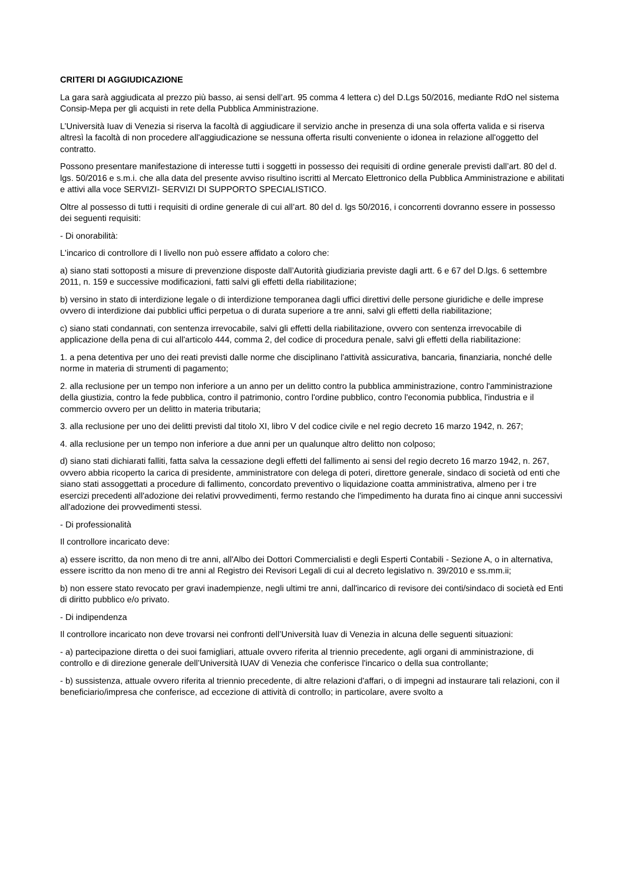CRITERI DI AGGIUDICAZIONE
La gara sarà aggiudicata al prezzo più basso, ai sensi dell’art. 95 comma 4 lettera c) del D.Lgs 50/2016, mediante RdO nel sistema Consip-Mepa per gli acquisti in rete della Pubblica Amministrazione.
L’Università Iuav di Venezia si riserva la facoltà di aggiudicare il servizio anche in presenza di una sola offerta valida e si riserva altresì la facoltà di non procedere all'aggiudicazione se nessuna offerta risulti conveniente o idonea in relazione all'oggetto del contratto.
Possono presentare manifestazione di interesse tutti i soggetti in possesso dei requisiti di ordine generale previsti dall’art. 80 del d. lgs. 50/2016 e s.m.i. che alla data del presente avviso risultino iscritti al Mercato Elettronico della Pubblica Amministrazione e abilitati e attivi alla voce SERVIZI- SERVIZI DI SUPPORTO SPECIALISTICO.
Oltre al possesso di tutti i requisiti di ordine generale di cui all’art. 80 del d. lgs 50/2016, i concorrenti dovranno essere in possesso dei seguenti requisiti:
- Di onorabilità:
L'incarico di controllore di I livello non può essere affidato a coloro che:
a) siano stati sottoposti a misure di prevenzione disposte dall’Autorità giudiziaria previste dagli artt. 6 e 67 del D.lgs. 6 settembre 2011, n. 159 e successive modificazioni, fatti salvi gli effetti della riabilitazione;
b) versino in stato di interdizione legale o di interdizione temporanea dagli uffici direttivi delle persone giuridiche e delle imprese ovvero di interdizione dai pubblici uffici perpetua o di durata superiore a tre anni, salvi gli effetti della riabilitazione;
c) siano stati condannati, con sentenza irrevocabile, salvi gli effetti della riabilitazione, ovvero con sentenza irrevocabile di applicazione della pena di cui all'articolo 444, comma 2, del codice di procedura penale, salvi gli effetti della riabilitazione:
1. a pena detentiva per uno dei reati previsti dalle norme che disciplinano l'attività assicurativa, bancaria, finanziaria, nonché delle norme in materia di strumenti di pagamento;
2. alla reclusione per un tempo non inferiore a un anno per un delitto contro la pubblica amministrazione, contro l'amministrazione della giustizia, contro la fede pubblica, contro il patrimonio, contro l'ordine pubblico, contro l'economia pubblica, l'industria e il commercio ovvero per un delitto in materia tributaria;
3. alla reclusione per uno dei delitti previsti dal titolo XI, libro V del codice civile e nel regio decreto 16 marzo 1942, n. 267;
4. alla reclusione per un tempo non inferiore a due anni per un qualunque altro delitto non colposo;
d) siano stati dichiarati falliti, fatta salva la cessazione degli effetti del fallimento ai sensi del regio decreto 16 marzo 1942, n. 267, ovvero abbia ricoperto la carica di presidente, amministratore con delega di poteri, direttore generale, sindaco di società od enti che siano stati assoggettati a procedure di fallimento, concordato preventivo o liquidazione coatta amministrativa, almeno per i tre esercizi precedenti all'adozione dei relativi provvedimenti, fermo restando che l'impedimento ha durata fino ai cinque anni successivi all'adozione dei provvedimenti stessi.
- Di professionalità
Il controllore incaricato deve:
a) essere iscritto, da non meno di tre anni, all'Albo dei Dottori Commercialisti e degli Esperti Contabili - Sezione A, o in alternativa, essere iscritto da non meno di tre anni al Registro dei Revisori Legali di cui al decreto legislativo n. 39/2010 e ss.mm.ii;
b) non essere stato revocato per gravi inadempienze, negli ultimi tre anni, dall'incarico di revisore dei conti/sindaco di società ed Enti di diritto pubblico e/o privato.
- Di indipendenza
Il controllore incaricato non deve trovarsi nei confronti dell’Università Iuav di Venezia in alcuna delle seguenti situazioni:
- a) partecipazione diretta o dei suoi famigliari, attuale ovvero riferita al triennio precedente, agli organi di amministrazione, di controllo e di direzione generale dell’Università IUAV di Venezia che conferisce l'incarico o della sua controllante;
- b) sussistenza, attuale ovvero riferita al triennio precedente, di altre relazioni d'affari, o di impegni ad instaurare tali relazioni, con il beneficiario/impresa che conferisce, ad eccezione di attività di controllo; in particolare, avere svolto a